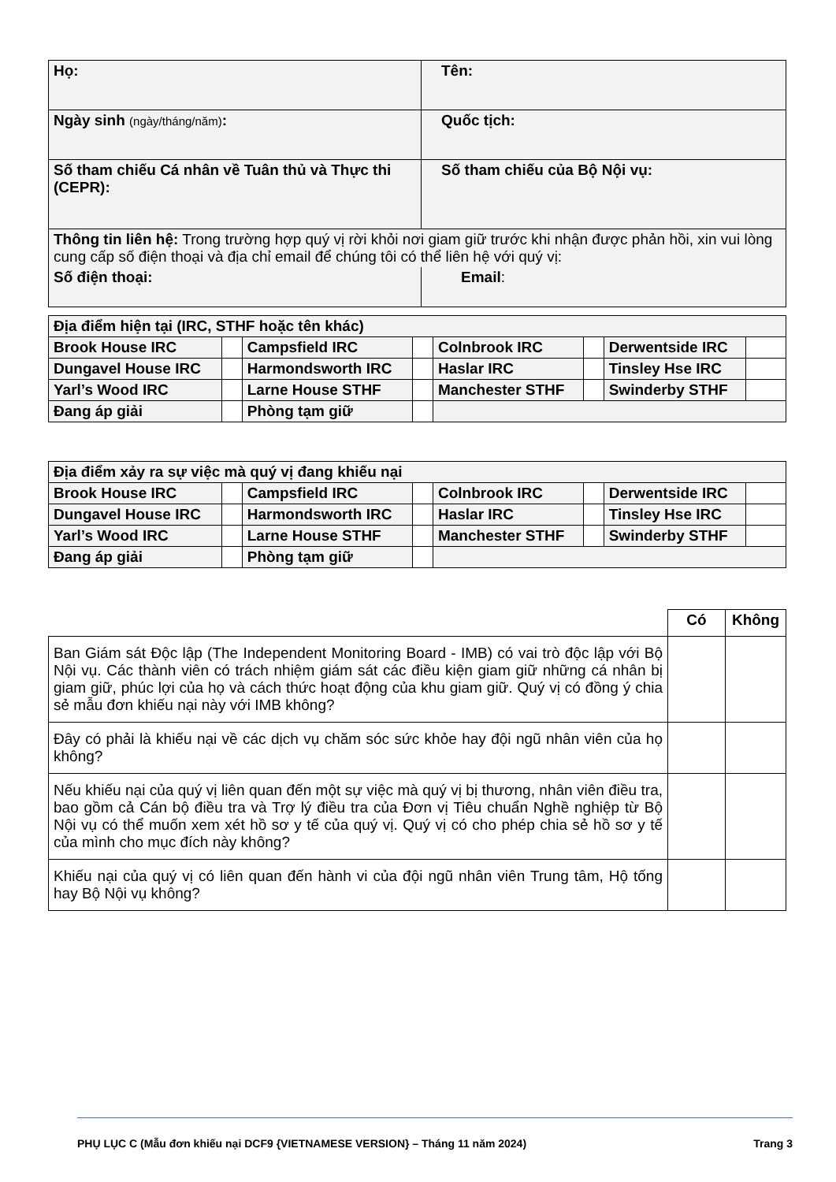| Họ: | Tên: |
| Ngày sinh (ngày/tháng/năm) : | Quốc tịch: |
| Số tham chiếu Cá nhân về Tuân thủ và Thực thi (CEPR): | Số tham chiếu của Bộ Nội vụ: |
| Thông tin liên hệ: Trong trường hợp quý vị rời khỏi nơi giam giữ trước khi nhận được phản hồi, xin vui lòng cung cấp số điện thoại và địa chỉ email để chúng tôi có thể liên hệ với quý vị: | |
| Số điện thoại: | Email : |
| Địa điểm hiện tại (IRC, STHF hoặc tên khác) | | | | | | | |
| Brook House IRC | | Campsfield IRC | | Colnbrook IRC | | Derwentside IRC | |
| Dungavel House IRC | | Harmondsworth IRC | | Haslar IRC | | Tinsley Hse IRC | |
| Yarl’s Wood IRC | | Larne House STHF | | Manchester STHF | | Swinderby STHF | |
| Đang áp giải | | Phòng tạm giữ | | | | | |
| Địa điểm xảy ra sự việc mà quý vị đang khiếu nại | | | | | | | |
| Brook House IRC | | Campsfield IRC | | Colnbrook IRC | | Derwentside IRC | |
| Dungavel House IRC | | Harmondsworth IRC | | Haslar IRC | | Tinsley Hse IRC | |
| Yarl’s Wood IRC | | Larne House STHF | | Manchester STHF | | Swinderby STHF | |
| Đang áp giải | | Phòng tạm giữ | | | | | |
| | Có | Không |
| Ban Giám sát Độc lập (The Independent Monitoring Board - IMB) có vai trò độc lập với Bộ Nội vụ. Các thành viên có trách nhiệm giám sát các điều kiện giam giữ những cá nhân bị giam giữ, phúc lợi của họ và cách thức hoạt động của khu giam giữ. Quý vị có đồng ý chia sẻ mẫu đơn khiếu nại này với IMB không? | | |
| Đây có phải là khiếu nại về các dịch vụ chăm sóc sức khỏe hay đội ngũ nhân viên của họ không? | | |
| Nếu khiếu nại của quý vị liên quan đến một sự việc mà quý vị bị thương, nhân viên điều tra, bao gồm cả Cán bộ điều tra và Trợ lý điều tra của Đơn vị Tiêu chuẩn Nghề nghiệp từ Bộ Nội vụ có thể muốn xem xét hồ sơ y tế của quý vị. Quý vị có cho phép chia sẻ hồ sơ y tế của mình cho mục đích này không? | | |
| Khiếu nại của quý vị có liên quan đến hành vi của đội ngũ nhân viên Trung tâm, Hộ tống hay Bộ Nội vụ không? | | |
PHỤ LỤC C (Mẫu đơn khiếu nại DCF9 {VIETNAMESE VERSION} – Tháng 11 năm 2024) Trang 3